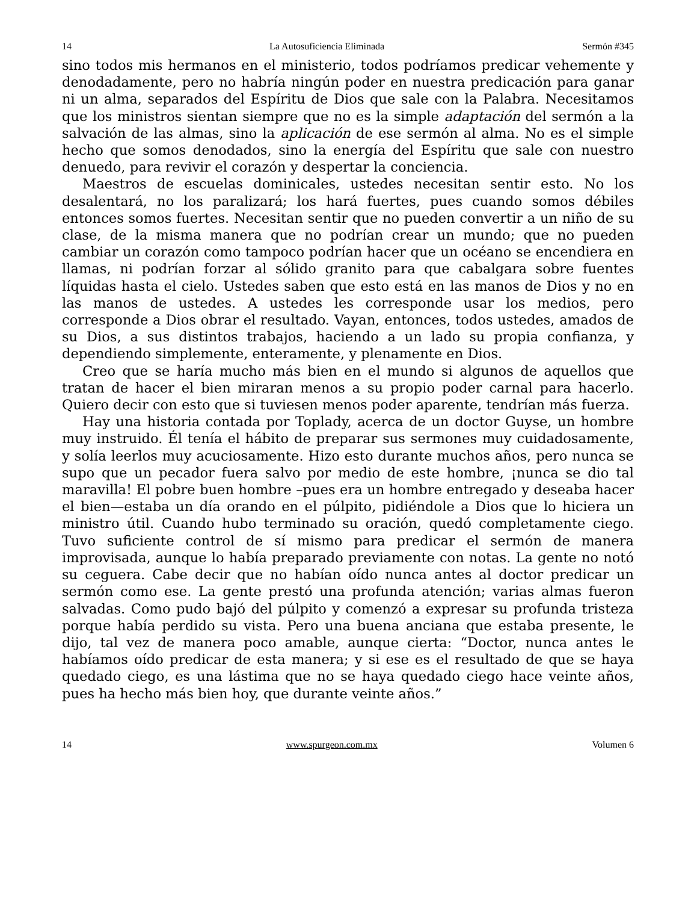14 La Autosuficiencia Eliminada Sermón #345
sino todos mis hermanos en el ministerio, todos podríamos predicar vehemente y denodadamente, pero no habría ningún poder en nuestra predicación para ganar ni un alma, separados del Espíritu de Dios que sale con la Palabra. Necesitamos que los ministros sientan siempre que no es la simple adaptación del sermón a la salvación de las almas, sino la aplicación de ese sermón al alma. No es el simple hecho que somos denodados, sino la energía del Espíritu que sale con nuestro denuedo, para revivir el corazón y despertar la conciencia.
Maestros de escuelas dominicales, ustedes necesitan sentir esto. No los desalentará, no los paralizará; los hará fuertes, pues cuando somos débiles entonces somos fuertes. Necesitan sentir que no pueden convertir a un niño de su clase, de la misma manera que no podrían crear un mundo; que no pueden cambiar un corazón como tampoco podrían hacer que un océano se encendiera en llamas, ni podrían forzar al sólido granito para que cabalgara sobre fuentes líquidas hasta el cielo. Ustedes saben que esto está en las manos de Dios y no en las manos de ustedes. A ustedes les corresponde usar los medios, pero corresponde a Dios obrar el resultado. Vayan, entonces, todos ustedes, amados de su Dios, a sus distintos trabajos, haciendo a un lado su propia confianza, y dependiendo simplemente, enteramente, y plenamente en Dios.
Creo que se haría mucho más bien en el mundo si algunos de aquellos que tratan de hacer el bien miraran menos a su propio poder carnal para hacerlo. Quiero decir con esto que si tuviesen menos poder aparente, tendrían más fuerza.
Hay una historia contada por Toplady, acerca de un doctor Guyse, un hombre muy instruido. Él tenía el hábito de preparar sus sermones muy cuidadosamente, y solía leerlos muy acuciosamente. Hizo esto durante muchos años, pero nunca se supo que un pecador fuera salvo por medio de este hombre, ¡nunca se dio tal maravilla! El pobre buen hombre –pues era un hombre entregado y deseaba hacer el bien—estaba un día orando en el púlpito, pidiéndole a Dios que lo hiciera un ministro útil. Cuando hubo terminado su oración, quedó completamente ciego. Tuvo suficiente control de sí mismo para predicar el sermón de manera improvisada, aunque lo había preparado previamente con notas. La gente no notó su ceguera. Cabe decir que no habían oído nunca antes al doctor predicar un sermón como ese. La gente prestó una profunda atención; varias almas fueron salvadas. Como pudo bajó del púlpito y comenzó a expresar su profunda tristeza porque había perdido su vista. Pero una buena anciana que estaba presente, le dijo, tal vez de manera poco amable, aunque cierta: “Doctor, nunca antes le habíamos oído predicar de esta manera; y si ese es el resultado de que se haya quedado ciego, es una lástima que no se haya quedado ciego hace veinte años, pues ha hecho más bien hoy, que durante veinte años.”
14 www.spurgeon.com.mx Volumen 6